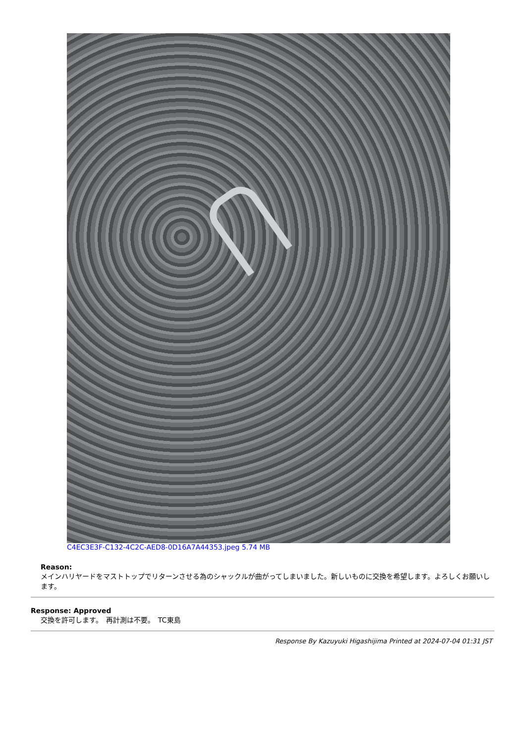C4EC3E3F-C132-4C2C-AED8-0D16A7A44353.jpeg 5.74 MB
Reason:
メインハリヤードをマストトップでリターンさせる為のシャックルが曲がってしまいました。新しいものに交換を希望します。よろしくお願いします。
Response: Approved
交換を許可します。　再計測は不要。　TC東島
Response By Kazuyuki Higashijima Printed at 2024-07-04 01:31 JST